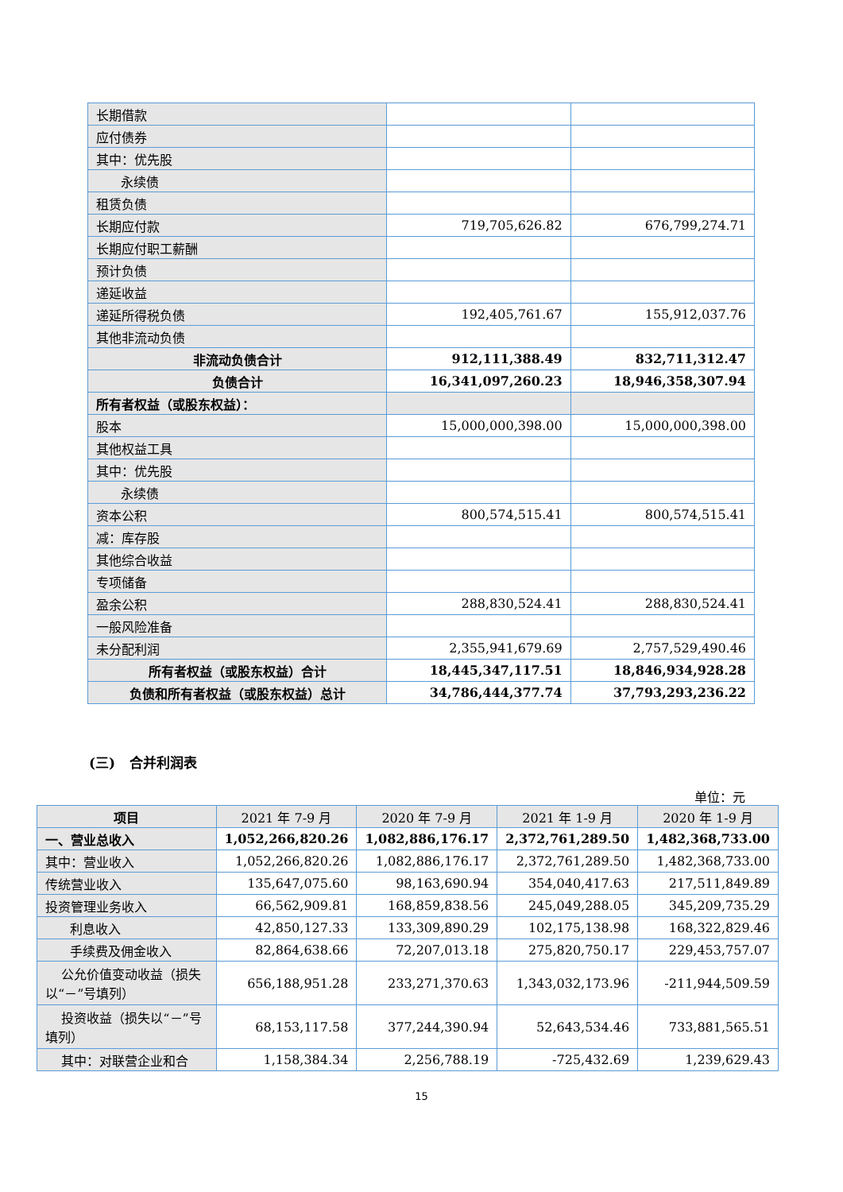| 长期借款 | | |
| 应付债券 | | |
| 其中：优先股 | | |
| 永续债 | | |
| 租赁负债 | | |
| 长期应付款 | 719,705,626.82 | 676,799,274.71 |
| 长期应付职工薪酬 | | |
| 预计负债 | | |
| 递延收益 | | |
| 递延所得税负债 | 192,405,761.67 | 155,912,037.76 |
| 其他非流动负债 | | |
| 非流动负债合计 | 912,111,388.49 | 832,711,312.47 |
| 负债合计 | 16,341,097,260.23 | 18,946,358,307.94 |
| 所有者权益（或股东权益）： | | |
| 股本 | 15,000,000,398.00 | 15,000,000,398.00 |
| 其他权益工具 | | |
| 其中：优先股 | | |
| 永续债 | | |
| 资本公积 | 800,574,515.41 | 800,574,515.41 |
| 减：库存股 | | |
| 其他综合收益 | | |
| 专项储备 | | |
| 盈余公积 | 288,830,524.41 | 288,830,524.41 |
| 一般风险准备 | | |
| 未分配利润 | 2,355,941,679.69 | 2,757,529,490.46 |
| 所有者权益（或股东权益）合计 | 18,445,347,117.51 | 18,846,934,928.28 |
| 负债和所有者权益（或股东权益）总计 | 34,786,444,377.74 | 37,793,293,236.22 |
(三) 合并利润表
单位：元
| 项目 | 2021 年 7-9 月 | 2020 年 7-9 月 | 2021 年 1-9 月 | 2020 年 1-9 月 |
| --- | --- | --- | --- | --- |
| 一、营业总收入 | 1,052,266,820.26 | 1,082,886,176.17 | 2,372,761,289.50 | 1,482,368,733.00 |
| 其中：营业收入 | 1,052,266,820.26 | 1,082,886,176.17 | 2,372,761,289.50 | 1,482,368,733.00 |
| 传统营业收入 | 135,647,075.60 | 98,163,690.94 | 354,040,417.63 | 217,511,849.89 |
| 投资管理业务收入 | 66,562,909.81 | 168,859,838.56 | 245,049,288.05 | 345,209,735.29 |
| 利息收入 | 42,850,127.33 | 133,309,890.29 | 102,175,138.98 | 168,322,829.46 |
| 手续费及佣金收入 | 82,864,638.66 | 72,207,013.18 | 275,820,750.17 | 229,453,757.07 |
| 公允价值变动收益（损失以“－”号填列） | 656,188,951.28 | 233,271,370.63 | 1,343,032,173.96 | -211,944,509.59 |
| 投资收益（损失以“－”号填列） | 68,153,117.58 | 377,244,390.94 | 52,643,534.46 | 733,881,565.51 |
| 其中：对联营企业和合 | 1,158,384.34 | 2,256,788.19 | -725,432.69 | 1,239,629.43 |
15